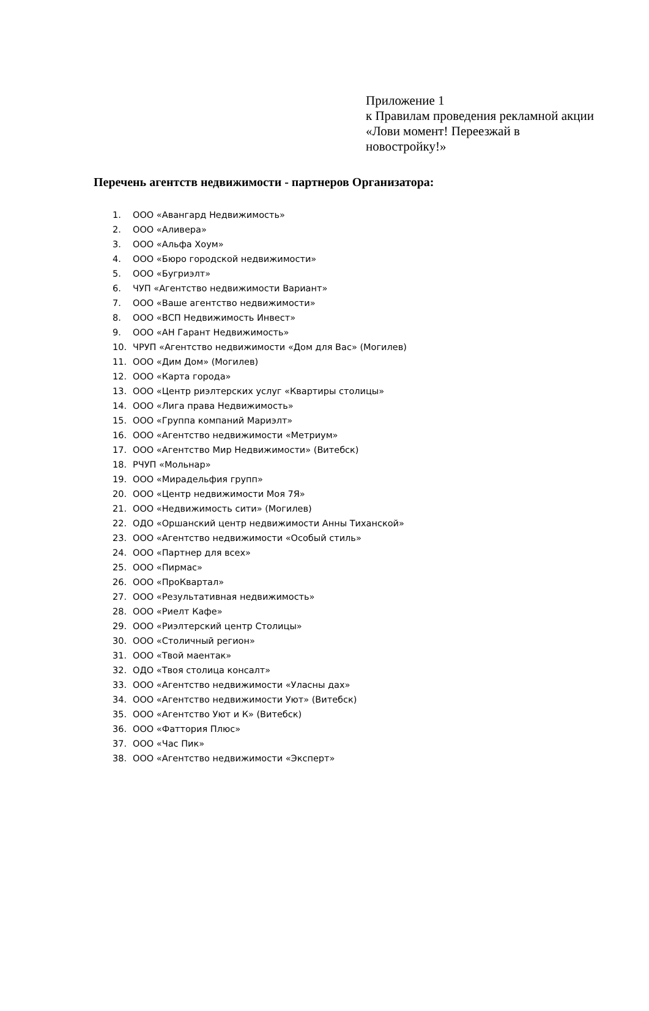Приложение 1
к Правилам проведения рекламной акции
«Лови момент! Переезжай в новостройку!»
Перечень агентств недвижимости - партнеров Организатора:
1. ООО «Авангард Недвижимость»
2. ООО «Аливера»
3. ООО «Альфа Хоум»
4. ООО «Бюро городской недвижимости»
5. ООО «Бугриэлт»
6. ЧУП «Агентство недвижимости Вариант»
7. ООО «Ваше агентство недвижимости»
8. ООО «ВСП Недвижимость Инвест»
9. ООО «АН Гарант Недвижимость»
10. ЧРУП «Агентство недвижимости «Дом для Вас» (Могилев)
11. ООО «Дим Дом» (Могилев)
12. ООО «Карта города»
13. ООО «Центр риэлтерских услуг «Квартиры столицы»
14. ООО «Лига права Недвижимость»
15. ООО «Группа компаний Мариэлт»
16. ООО «Агентство недвижимости «Метриум»
17. ООО «Агентство Мир Недвижимости» (Витебск)
18. РЧУП «Мольнар»
19. ООО «Мирадельфия групп»
20. ООО «Центр недвижимости Моя 7Я»
21. ООО «Недвижимость сити» (Могилев)
22. ОДО «Оршанский центр недвижимости Анны Тиханской»
23. ООО «Агентство недвижимости «Особый стиль»
24. ООО «Партнер для всех»
25. ООО «Пирмас»
26. ООО «ПроКвартал»
27. ООО «Результативная недвижимость»
28. ООО «Риелт Кафе»
29. ООО «Риэлтерский центр Столицы»
30. ООО «Столичный регион»
31. ООО «Твой маентак»
32. ОДО «Твоя столица консалт»
33. ООО «Агентство недвижимости «Уласны дах»
34. ООО «Агентство недвижимости Уют» (Витебск)
35. ООО «Агентство Уют и К» (Витебск)
36. ООО «Фаттория Плюс»
37. ООО «Час Пик»
38. ООО «Агентство недвижимости «Эксперт»